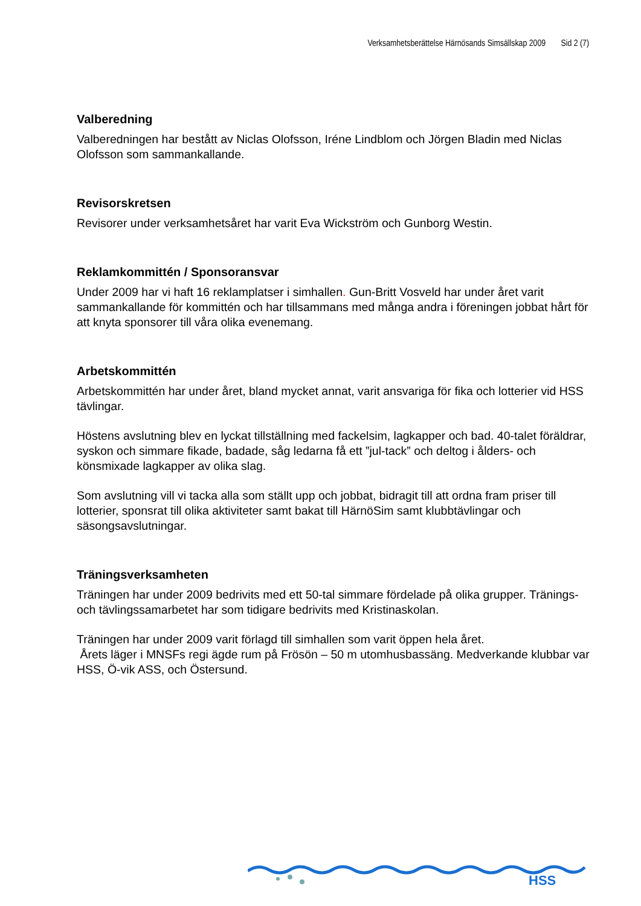Verksamhetsberättelse Härnösands Simsällskap 2009 Sid 2 (7)
Valberedning
Valberedningen har bestått av Niclas Olofsson, Iréne Lindblom och Jörgen Bladin med Niclas Olofsson som sammankallande.
Revisorskretsen
Revisorer under verksamhetsåret har varit Eva Wickström och Gunborg Westin.
Reklamkommittén / Sponsoransvar
Under 2009 har vi haft 16 reklamplatser i simhallen. Gun-Britt Vosveld har under året varit sammankallande för kommittén och har tillsammans med många andra i föreningen jobbat hårt för att knyta sponsorer till våra olika evenemang.
Arbetskommittén
Arbetskommittén har under året, bland mycket annat, varit ansvariga för fika och lotterier vid HSS tävlingar.
Höstens avslutning blev en lyckat tillställning med fackelsim, lagkapper och bad. 40-talet föräldrar, syskon och simmare fikade, badade, såg ledarna få ett ”jul-tack” och deltog i ålders- och könsmixade lagkapper av olika slag.
Som avslutning vill vi tacka alla som ställt upp och jobbat, bidragit till att ordna fram priser till lotterier, sponsrat till olika aktiviteter samt bakat till HärnöSim samt klubbtävlingar och säsongsavslutningar.
Träningsverksamheten
Träningen har under 2009 bedrivits med ett 50-tal simmare fördelade på olika grupper. Tränings- och tävlingssamarbetet har som tidigare bedrivits med Kristinaskolan.
Träningen har under 2009 varit förlagd till simhallen som varit öppen hela året.
Årets läger i MNSFs regi ägde rum på Frösön – 50 m utomhusbassäng. Medverkande klubbar var HSS, Ö-vik ASS, och Östersund.
HSS